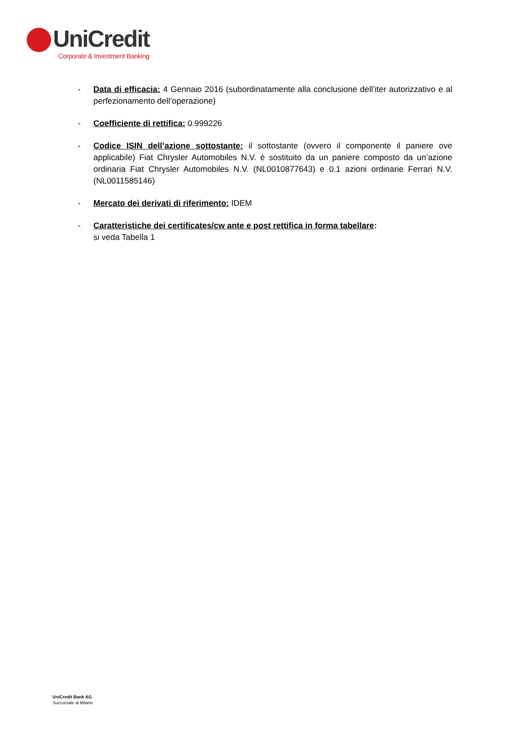UniCredit
Corporate & Investment Banking
- Data di efficacia: 4 Gennaio 2016 (subordinatamente alla conclusione dell’iter autorizzativo e al perfezionamento dell’operazione)
- Coefficiente di rettifica: 0.999226
- Codice ISIN dell’azione sottostante: il sottostante (ovvero il componente il paniere ove applicabile) Fiat Chrysler Automobiles N.V. è sostituito da un paniere composto da un’azione ordinaria Fiat Chrysler Automobiles N.V. (NL0010877643) e 0.1 azioni ordinarie Ferrari N.V. (NL0011585146)
- Mercato dei derivati di riferimento: IDEM
- Caratteristiche dei certificates/cw ante e post rettifica in forma tabellare:
si veda Tabella 1
UniCredit Bank AG
Succursale di Milano